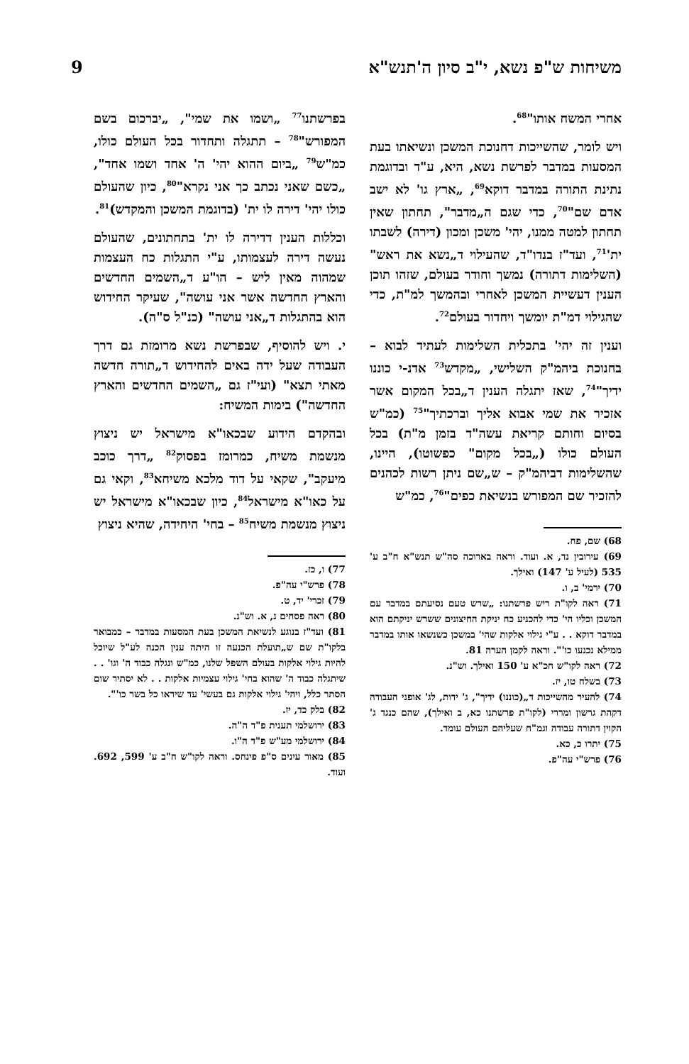משיחות ש"פ נשא, י"ב סיון ה'תנש"א 9
אחרי המשח אותו"<sup>68</sup>.
ויש לומר, שהשייכות דחנוכת המשכן ונשיאתו בעת המסעות במדבר לפרשת נשא, היא, ע"ד ובדוגמת נתינת התורה במדבר דוקא<sup>69</sup>, „ארץ גו' לא ישב אדם שם"<sup>70</sup>, כדי שגם ה„מדבר", תחתון שאין תחתון למטה ממנו, יהי' משכן ומכון (דירה) לשבתו ית'<sup>71</sup>, ועד"ז בנדו"ד, שהעילוי ד„נשא את ראש" (השלימות דתורה) נמשך וחודר בעולם, שזהו תוכן הענין דעשיית המשכן לאחרי ובהמשך למ"ת, כדי שהגילוי דמ"ת יומשך ויחדור בעולם<sup>72</sup>.
וענין זה יהי' בתכלית השלימות לעתיד לבוא – בחנוכת ביהמ"ק השלישי, „מקדש<sup>73</sup> אדנ-י כוננו ידיך"<sup>74</sup>, שאז יתגלה הענין ד„בכל המקום אשר אזכיר את שמי אבוא אליך וברכתיך"<sup>75</sup> (כמ"ש בסיום וחותם קריאת עשה"ד בזמן מ"ת) בכל העולם כולו („בכל מקום" כפשוטו), היינו, שהשלימות דביהמ"ק – ש„שם ניתן רשות לכהנים להזכיר שם המפורש בנשיאת כפים"<sup>76</sup>, כמ"ש
68) שם, פח.
69) עירובין נד, א. ועוד. וראה בארוכה סה"ש תנש"א ח"ב ע' 535 (לעיל ע' 147) ואילך.
70) ירמי' ב, ו.
71) ראה לקו"ת ריש פרשתנו: „שרש טעם נסיעתם במדבר עם המשכן וכליו הי' כדי להכניע כח יניקת החיצונים ששרש יניקתם הוא במדבר דוקא . . ע"י גילוי אלקות שהי' במשכן כשנשאו אותו במדבר ממילא נכנעו כו'". וראה לקמן הערה 81.
72) ראה לקו"ש חכ"א ע' 150 ואילך. וש"נ.
73) בשלח טו, יז.
74) להעיר מהשייכות ד„(כוננו) ידיך", ג' ידות, לג' אופני העבודה דקהת גרשון ומררי (לקו"ת פרשתנו כא, ב ואילך), שהם כנגד ג' הקוין דתורה עבודה וגמ"ח שעליהם העולם עומד.
75) יתרו כ, כא.
76) פרש"י עה"פ.
בפרשתנו<sup>77</sup> „ושמו את שמי", „יברכום בשם המפורש"<sup>78</sup> – תתגלה ותחדור בכל העולם כולו, כמ"ש<sup>79</sup> „ביום ההוא יהי' ה' אחד ושמו אחד", „כשם שאני נכתב כך אני נקרא"<sup>80</sup>, כיון שהעולם כולו יהי' דירה לו ית' (בדוגמת המשכן והמקדש)<sup>81</sup>.
וכללות הענין דדירה לו ית' בתחתונים, שהעולם נעשה דירה לעצמותו, ע"י התגלות כח העצמות שמהוה מאין ליש – הו"ע ד„השמים החדשים והארץ החדשה אשר אני עושה", שעיקר החידוש הוא בהתגלות ד„אני עושה" (כנ"ל ס"ה).
י. ויש להוסיף, שבפרשת נשא מרומזת גם דרך העבודה שעל ידה באים להחידוש ד„תורה חדשה מאתי תצא" (ועי"ז גם „השמים החדשים והארץ החדשה") בימות המשיח:
ובהקדם הידוע שבכאו"א מישראל יש ניצוץ מנשמת משיח, כמרומז בפסוק<sup>82</sup> „דרך כוכב מיעקב", שקאי על דוד מלכא משיחא<sup>83</sup>, וקאי גם על כאו"א מישראל<sup>84</sup>, כיון שבכאו"א מישראל יש ניצוץ מנשמת משיח<sup>85</sup> – בחי' היחידה, שהיא ניצוץ
77) ו, כז.
78) פרש"י עה"פ.
79) זכרי' יד, ט.
80) ראה פסחים נ, א. וש"נ.
81) ועד"ז בנוגע לנשיאת המשכן בעת המסעות במדבר – כמבואר בלקו"ת שם ש„תועלת הכנעה זו היתה ענין הכנה לע"ל שיוכל להיות גילוי אלקות בעולם השפל שלנו, כמ"ש ונגלה כבוד ה' וגו' . . שיתגלה כבוד ה' שהוא בחי' גילוי עצמיות אלקות . . לא יסתיר שום הסתר כלל, ויהי' גילוי אלקות גם בעשי' עד שיראו כל בשר כו'".
82) בלק כד, יז.
83) ירושלמי תענית פ"ד ה"ה.
84) ירושלמי מע"ש פ"ד ה"ו.
85) מאור עינים ס"פ פינחס. וראה לקו"ש ח"ב ע' 599, 692. ועוד.